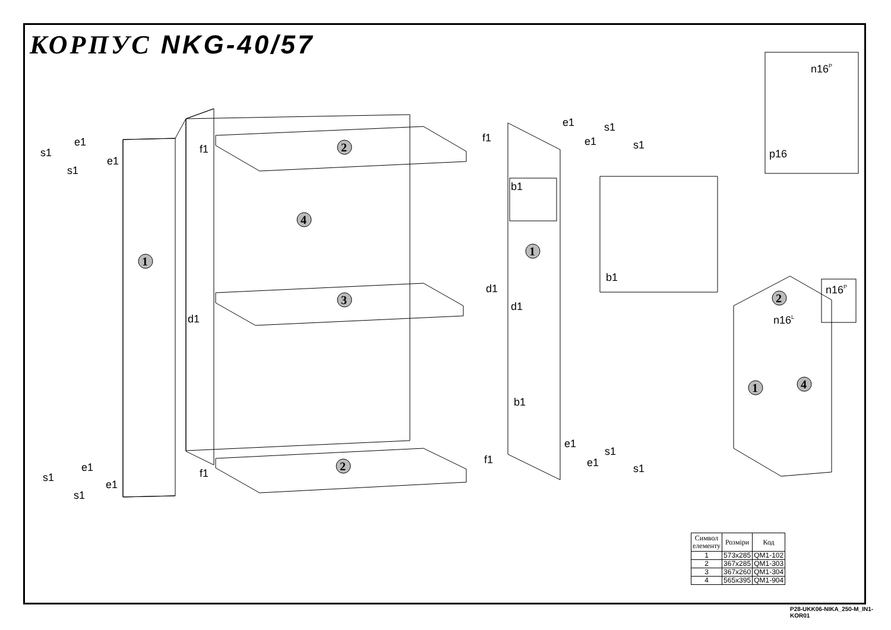КОРПУС NKG-40/57
1
2
4
3
2
1
2
1
4
s1
e1
s1
e1
s1
e1
s1
e1
f1
f1
d1
f1
f1
e1
s1
e1
s1
b1
d1
d1
b1
e1
s1
e1
s1
b1
n16P
p16
n16P
n16L
| Символ елементу | Розміри | Код |
| --- | --- | --- |
| 1 | 573x285 | QM1-102 |
| 2 | 367x285 | QM1-303 |
| 3 | 367x260 | QM1-304 |
| 4 | 565x395 | QM1-904 |
P28-UKK06-NIKA_250-M_IN1-KOR01